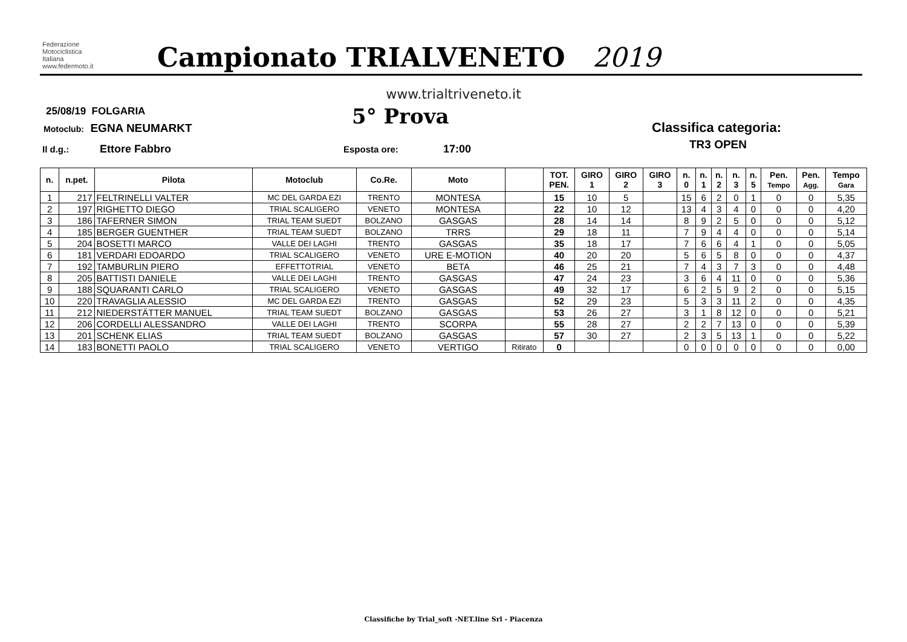Federazione
Motociclistica
Italiana
www.federmoto.it
Campionato TRIALVENETO 2019
www.trialtriveneto.it
25/08/19 FOLGARIA
Motoclub: EGNA NEUMARKT 5° Prova Classifica categoria:
TR3 OPEN
Il d.g.: Ettore Fabbro Esposta ore: 17:00
| n. | n.pet. | Pilota | Motoclub | Co.Re. | Moto | | TOT. PEN. | GIRO 1 | GIRO 2 | GIRO 3 | n. 0 | n. 1 | n. 2 | n. 3 | n. 5 | Pen. Tempo | Pen. Agg. | Tempo Gara |
| --- | --- | --- | --- | --- | --- | --- | --- | --- | --- | --- | --- | --- | --- | --- | --- | --- | --- | --- |
| 1 | 217 | FELTRINELLI VALTER | MC DEL GARDA EZI | TRENTO | MONTESA | | 15 | 10 | 5 | | 15 | 6 | 2 | 0 | 1 | 0 | 0 | 5,35 |
| 2 | 197 | RIGHETTO DIEGO | TRIAL SCALIGERO | VENETO | MONTESA | | 22 | 10 | 12 | | 13 | 4 | 3 | 4 | 0 | 0 | 0 | 4,20 |
| 3 | 186 | TAFERNER SIMON | TRIAL TEAM SUEDT | BOLZANO | GASGAS | | 28 | 14 | 14 | | 8 | 9 | 2 | 5 | 0 | 0 | 0 | 5,12 |
| 4 | 185 | BERGER GUENTHER | TRIAL TEAM SUEDT | BOLZANO | TRRS | | 29 | 18 | 11 | | 7 | 9 | 4 | 4 | 0 | 0 | 0 | 5,14 |
| 5 | 204 | BOSETTI MARCO | VALLE DEI LAGHI | TRENTO | GASGAS | | 35 | 18 | 17 | | 7 | 6 | 6 | 4 | 1 | 0 | 0 | 5,05 |
| 6 | 181 | VERDARI EDOARDO | TRIAL SCALIGERO | VENETO | URE E-MOTION | | 40 | 20 | 20 | | 5 | 6 | 5 | 8 | 0 | 0 | 0 | 4,37 |
| 7 | 192 | TAMBURLIN PIERO | EFFETTOTRIAL | VENETO | BETA | | 46 | 25 | 21 | | 7 | 4 | 3 | 7 | 3 | 0 | 0 | 4,48 |
| 8 | 205 | BATTISTI DANIELE | VALLE DEI LAGHI | TRENTO | GASGAS | | 47 | 24 | 23 | | 3 | 6 | 4 | 11 | 0 | 0 | 0 | 5,36 |
| 9 | 188 | SQUARANTI CARLO | TRIAL SCALIGERO | VENETO | GASGAS | | 49 | 32 | 17 | | 6 | 2 | 5 | 9 | 2 | 0 | 0 | 5,15 |
| 10 | 220 | TRAVAGLIA ALESSIO | MC DEL GARDA EZI | TRENTO | GASGAS | | 52 | 29 | 23 | | 5 | 3 | 3 | 11 | 2 | 0 | 0 | 4,35 |
| 11 | 212 | NIEDERSTÄTTER MANUEL | TRIAL TEAM SUEDT | BOLZANO | GASGAS | | 53 | 26 | 27 | | 3 | 1 | 8 | 12 | 0 | 0 | 0 | 5,21 |
| 12 | 206 | CORDELLI ALESSANDRO | VALLE DEI LAGHI | TRENTO | SCORPA | | 55 | 28 | 27 | | 2 | 2 | 7 | 13 | 0 | 0 | 0 | 5,39 |
| 13 | 201 | SCHENK ELIAS | TRIAL TEAM SUEDT | BOLZANO | GASGAS | | 57 | 30 | 27 | | 2 | 3 | 5 | 13 | 1 | 0 | 0 | 5,22 |
| 14 | 183 | BONETTI PAOLO | TRIAL SCALIGERO | VENETO | VERTIGO | Ritirato | 0 | | | | 0 | 0 | 0 | 0 | 0 | 0 | 0 | 0,00 |
Classifiche by Trial_soft -NET.line Srl - Piacenza